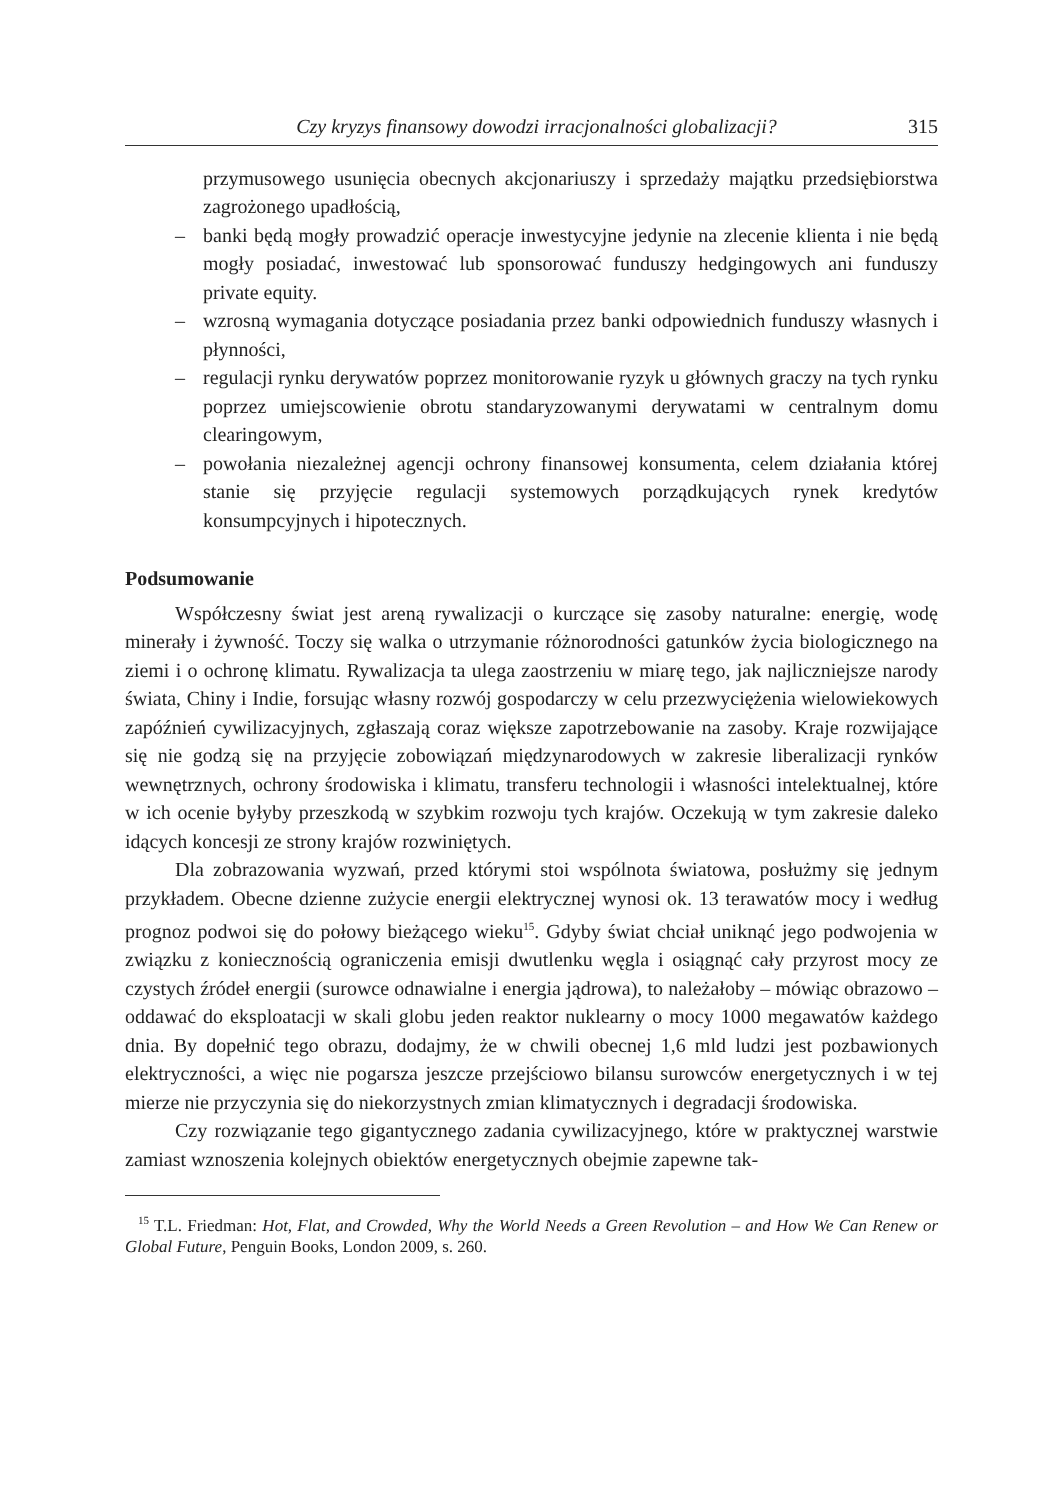Czy kryzys finansowy dowodzi irracjonalności globalizacji? 315
przymusowego usunięcia obecnych akcjonariuszy i sprzedaży majątku przedsiębiorstwa zagrożonego upadłością,
– banki będą mogły prowadzić operacje inwestycyjne jedynie na zlecenie klienta i nie będą mogły posiadać, inwestować lub sponsorować funduszy hedgingowych ani funduszy private equity.
– wzrosną wymagania dotyczące posiadania przez banki odpowiednich funduszy własnych i płynności,
– regulacji rynku derywatów poprzez monitorowanie ryzyk u głównych graczy na tych rynku poprzez umiejscowienie obrotu standaryzowanymi derywatami w centralnym domu clearingowym,
– powołania niezależnej agencji ochrony finansowej konsumenta, celem działania której stanie się przyjęcie regulacji systemowych porządkujących rynek kredytów konsumpcyjnych i hipotecznych.
Podsumowanie
Współczesny świat jest areną rywalizacji o kurczące się zasoby naturalne: energię, wodę minerały i żywność. Toczy się walka o utrzymanie różnorodności gatunków życia biologicznego na ziemi i o ochronę klimatu. Rywalizacja ta ulega zaostrzeniu w miarę tego, jak najliczniejsze narody świata, Chiny i Indie, forsując własny rozwój gospodarczy w celu przezwyciężenia wielowiekowych zapóźnień cywilizacyjnych, zgłaszają coraz większe zapotrzebowanie na zasoby. Kraje rozwijające się nie godzą się na przyjęcie zobowiązań międzynarodowych w zakresie liberalizacji rynków wewnętrznych, ochrony środowiska i klimatu, transferu technologii i własności intelektualnej, które w ich ocenie byłyby przeszkodą w szybkim rozwoju tych krajów. Oczekują w tym zakresie daleko idących koncesji ze strony krajów rozwiniętych.
Dla zobrazowania wyzwań, przed którymi stoi wspólnota światowa, posłużmy się jednym przykładem. Obecne dzienne zużycie energii elektrycznej wynosi ok. 13 terawatów mocy i według prognoz podwoi się do połowy bieżącego wieku<sup>15</sup>. Gdyby świat chciał uniknąć jego podwojenia w związku z koniecznością ograniczenia emisji dwutlenku węgla i osiągnąć cały przyrost mocy ze czystych źródeł energii (surowce odnawialne i energia jądrowa), to należałoby – mówiąc obrazowo – oddawać do eksploatacji w skali globu jeden reaktor nuklearny o mocy 1000 megawatów każdego dnia. By dopełnić tego obrazu, dodajmy, że w chwili obecnej 1,6 mld ludzi jest pozbawionych elektryczności, a więc nie pogarsza jeszcze przejściowo bilansu surowców energetycznych i w tej mierze nie przyczynia się do niekorzystnych zmian klimatycznych i degradacji środowiska.
Czy rozwiązanie tego gigantycznego zadania cywilizacyjnego, które w praktycznej warstwie zamiast wznoszenia kolejnych obiektów energetycznych obejmie zapewne tak-
<sup>15</sup> T.L. Friedman: Hot, Flat, and Crowded, Why the World Needs a Green Revolution – and How We Can Renew or Global Future, Penguin Books, London 2009, s. 260.